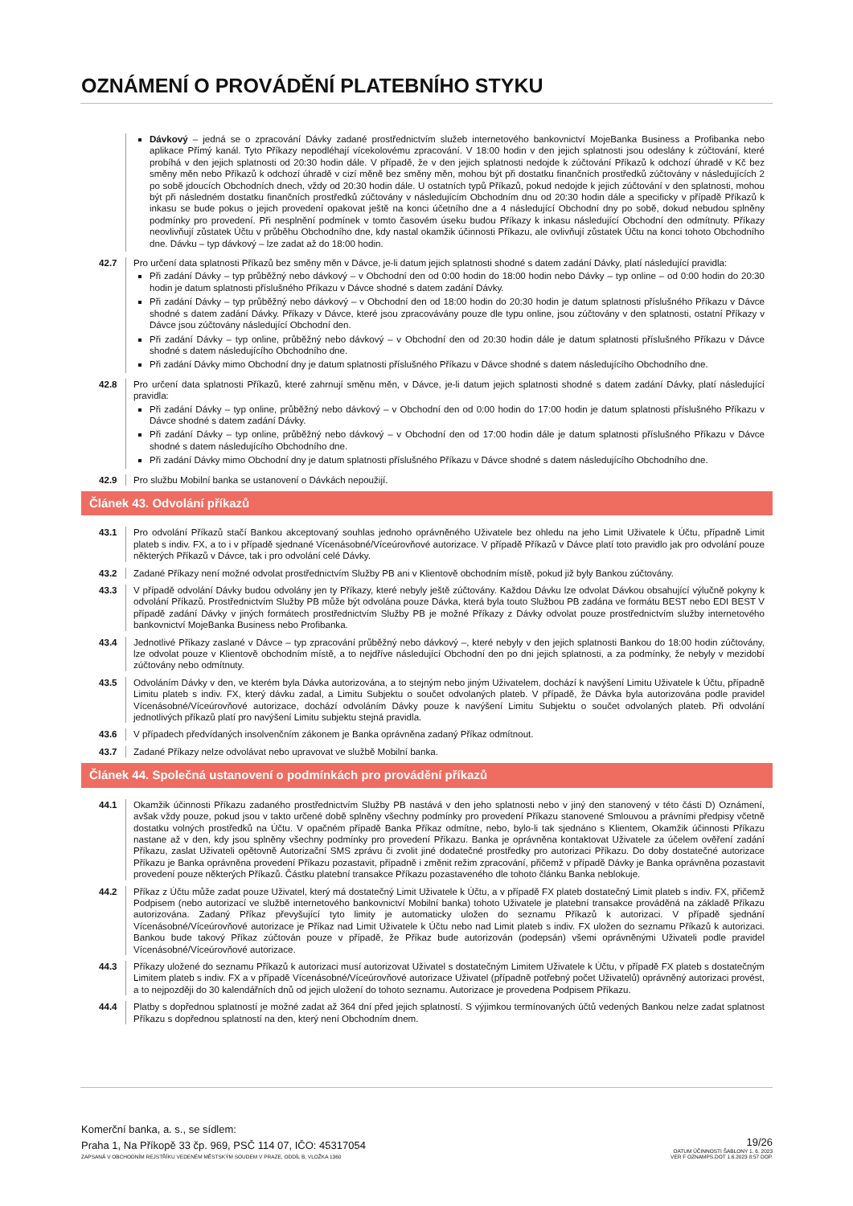OZNÁMENÍ O PROVÁDĚNÍ PLATEBNÍHO STYKU
Dávkový – jedná se o zpracování Dávky zadané prostřednictvím služeb internetového bankovnictví MojeBanka Business a Profibanka nebo aplikace Přímý kanál. Tyto Příkazy nepodléhají vícekolovému zpracování. V 18:00 hodin v den jejich splatnosti jsou odeslány k zúčtování, které probíhá v den jejich splatnosti od 20:30 hodin dále. V případě, že v den jejich splatnosti nedojde k zúčtování Příkazů k odchozí úhradě v Kč bez směny měn nebo Příkazů k odchozí úhradě v cizí měně bez směny měn, mohou být při dostatku finančních prostředků zúčtovány v následujících 2 po sobě jdoucích Obchodních dnech, vždy od 20:30 hodin dále. U ostatních typů Příkazů, pokud nedojde k jejich zúčtování v den splatnosti, mohou být při následném dostatku finančních prostředků zúčtovány v následujícím Obchodním dnu od 20:30 hodin dále a specificky v případě Příkazů k inkasu se bude pokus o jejich provedení opakovat ještě na konci účetního dne a 4 následující Obchodní dny po sobě, dokud nebudou splněny podmínky pro provedení. Při nesplnění podmínek v tomto časovém úseku budou Příkazy k inkasu následující Obchodní den odmítnuty. Příkazy neovlivňují zůstatek Účtu v průběhu Obchodního dne, kdy nastal okamžik účinnosti Příkazu, ale ovlivňují zůstatek Účtu na konci tohoto Obchodního dne. Dávku – typ dávkový – lze zadat až do 18:00 hodin.
42.7 Pro určení data splatnosti Příkazů bez směny měn v Dávce, je-li datum jejich splatnosti shodné s datem zadání Dávky, platí následující pravidla:
Při zadání Dávky – typ průběžný nebo dávkový – v Obchodní den od 0:00 hodin do 18:00 hodin nebo Dávky – typ online – od 0:00 hodin do 20:30 hodin je datum splatnosti příslušného Příkazu v Dávce shodné s datem zadání Dávky.
Při zadání Dávky – typ průběžný nebo dávkový – v Obchodní den od 18:00 hodin do 20:30 hodin je datum splatnosti příslušného Příkazu v Dávce shodné s datem zadání Dávky. Příkazy v Dávce, které jsou zpracovávány pouze dle typu online, jsou zúčtovány v den splatnosti, ostatní Příkazy v Dávce jsou zúčtovány následující Obchodní den.
Při zadání Dávky – typ online, průběžný nebo dávkový – v Obchodní den od 20:30 hodin dále je datum splatnosti příslušného Příkazu v Dávce shodné s datem následujícího Obchodního dne.
Při zadání Dávky mimo Obchodní dny je datum splatnosti příslušného Příkazu v Dávce shodné s datem následujícího Obchodního dne.
42.8 Pro určení data splatnosti Příkazů, které zahrnují směnu měn, v Dávce, je-li datum jejich splatnosti shodné s datem zadání Dávky, platí následující pravidla:
Při zadání Dávky – typ online, průběžný nebo dávkový – v Obchodní den od 0:00 hodin do 17:00 hodin je datum splatnosti příslušného Příkazu v Dávce shodné s datem zadání Dávky.
Při zadání Dávky – typ online, průběžný nebo dávkový – v Obchodní den od 17:00 hodin dále je datum splatnosti příslušného Příkazu v Dávce shodné s datem následujícího Obchodního dne.
Při zadání Dávky mimo Obchodní dny je datum splatnosti příslušného Příkazu v Dávce shodné s datem následujícího Obchodního dne.
42.9 Pro službu Mobilní banka se ustanovení o Dávkách nepoužijí.
Článek 43. Odvolání příkazů
43.1 Pro odvolání Příkazů stačí Bankou akceptovaný souhlas jednoho oprávněného Uživatele bez ohledu na jeho Limit Uživatele k Účtu, případně Limit plateb s indiv. FX, a to i v případě sjednané Vícenásobné/Víceúrovňové autorizace. V případě Příkazů v Dávce platí toto pravidlo jak pro odvolání pouze některých Příkazů v Dávce, tak i pro odvolání celé Dávky.
43.2 Zadané Příkazy není možné odvolat prostřednictvím Služby PB ani v Klientově obchodním místě, pokud již byly Bankou zúčtovány.
43.3 V případě odvolání Dávky budou odvolány jen ty Příkazy, které nebyly ještě zúčtovány. Každou Dávku lze odvolat Dávkou obsahující výlučně pokyny k odvolání Příkazů. Prostřednictvím Služby PB může být odvolána pouze Dávka, která byla touto Službou PB zadána ve formátu BEST nebo EDI BEST V případě zadání Dávky v jiných formátech prostřednictvím Služby PB je možné Příkazy z Dávky odvolat pouze prostřednictvím služby internetového bankovnictví MojeBanka Business nebo Profibanka.
43.4 Jednotlivé Příkazy zaslané v Dávce – typ zpracování průběžný nebo dávkový –, které nebyly v den jejich splatnosti Bankou do 18:00 hodin zúčtovány, lze odvolat pouze v Klientově obchodním místě, a to nejdříve následující Obchodní den po dni jejich splatnosti, a za podmínky, že nebyly v mezidobí zúčtovány nebo odmítnuty.
43.5 Odvoláním Dávky v den, ve kterém byla Dávka autorizována, a to stejným nebo jiným Uživatelem, dochází k navýšení Limitu Uživatele k Účtu, případně Limitu plateb s indiv. FX, který dávku zadal, a Limitu Subjektu o součet odvolaných plateb. V případě, že Dávka byla autorizována podle pravidel Vícenásobné/Víceúrovňové autorizace, dochází odvoláním Dávky pouze k navýšení Limitu Subjektu o součet odvolaných plateb. Při odvolání jednotlivých příkazů platí pro navýšení Limitu subjektu stejná pravidla.
43.6 V případech předvídaných insolvenčním zákonem je Banka oprávněna zadaný Příkaz odmítnout.
43.7 Zadané Příkazy nelze odvolávat nebo upravovat ve službě Mobilní banka.
Článek 44. Společná ustanovení o podmínkách pro provádění příkazů
44.1 Okamžik účinnosti Příkazu zadaného prostřednictvím Služby PB nastává v den jeho splatnosti nebo v jiný den stanovený v této části D) Oznámení, avšak vždy pouze, pokud jsou v takto určené době splněny všechny podmínky pro provedení Příkazu stanovené Smlouvou a právními předpisy včetně dostatku volných prostředků na Účtu. V opačném případě Banka Příkaz odmítne, nebo, bylo-li tak sjednáno s Klientem, Okamžik účinnosti Příkazu nastane až v den, kdy jsou splněny všechny podmínky pro provedení Příkazu. Banka je oprávněna kontaktovat Uživatele za účelem ověření zadání Příkazu, zaslat Uživateli opětovně Autorizační SMS zprávu či zvolit jiné dodatečné prostředky pro autorizaci Příkazu. Do doby dostatečné autorizace Příkazu je Banka oprávněna provedení Příkazu pozastavit, případně i změnit režim zpracování, přičemž v případě Dávky je Banka oprávněna pozastavit provedení pouze některých Příkazů. Částku platební transakce Příkazu pozastaveného dle tohoto článku Banka neblokuje.
44.2 Příkaz z Účtu může zadat pouze Uživatel, který má dostatečný Limit Uživatele k Účtu, a v případě FX plateb dostatečný Limit plateb s indiv. FX, přičemž Podpisem (nebo autorizací ve službě internetového bankovnictví Mobilní banka) tohoto Uživatele je platební transakce prováděná na základě Příkazu autorizována. Zadaný Příkaz převyšující tyto limity je automaticky uložen do seznamu Příkazů k autorizaci. V případě sjednání Vícenásobné/Víceúrovňové autorizace je Příkaz nad Limit Uživatele k Účtu nebo nad Limit plateb s indiv. FX uložen do seznamu Příkazů k autorizaci. Bankou bude takový Příkaz zúčtován pouze v případě, že Příkaz bude autorizován (podepsán) všemi oprávněnými Uživateli podle pravidel Vícenásobné/Víceúrovňové autorizace.
44.3 Příkazy uložené do seznamu Příkazů k autorizaci musí autorizovat Uživatel s dostatečným Limitem Uživatele k Účtu, v případě FX plateb s dostatečným Limitem plateb s indiv. FX a v případě Vícenásobné/Víceúrovňové autorizace Uživatel (případně potřebný počet Uživatelů) oprávněný autorizaci provést, a to nejpozději do 30 kalendářních dnů od jejich uložení do tohoto seznamu. Autorizace je provedena Podpisem Příkazu.
44.4 Platby s dopřednou splatností je možné zadat až 364 dní před jejich splatností. S výjimkou termínovaných účtů vedených Bankou nelze zadat splatnost Příkazu s dopřednou splatností na den, který není Obchodním dnem.
Komerční banka, a. s., se sídlem:
Praha 1, Na Příkopě 33 čp. 969, PSČ 114 07, IČO: 45317054
ZAPSANÁ V OBCHODNÍM REJSTŘÍKU VEDENÉM MĚSTSKÝM SOUDEM V PRAZE, ODDÍL B, VLOŽKA 1360
19/26
DATUM ÚČINNOSTI ŠABLONY 1. 6. 2023
VER F OZNAMPS.DOT 1.6.2023 8:57 DOP.